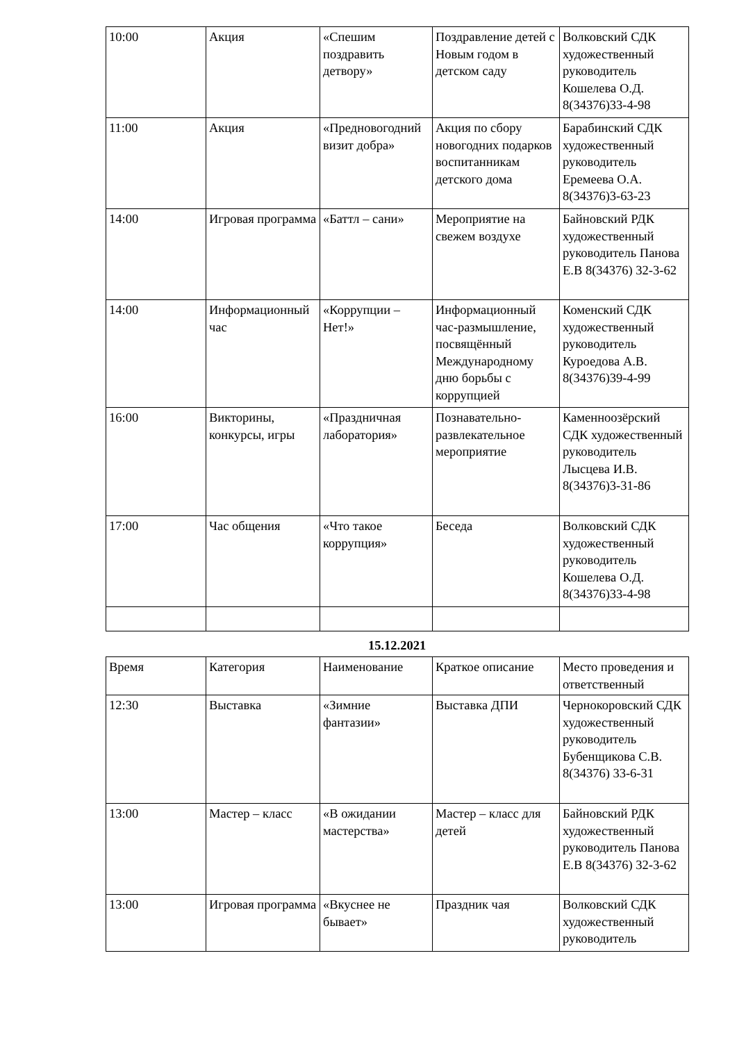| 10:00 | Акция | «Спешим поздравить детвору» | Поздравление детей с Новым годом в детском саду | Волковский СДК художественный руководитель Кошелева О.Д. 8(34376)33-4-98 |
| 11:00 | Акция | «Предновогодний визит добра» | Акция по сбору новогодних подарков воспитанникам детского дома | Барабинский СДК художественный руководитель Еремеева О.А. 8(34376)3-63-23 |
| 14:00 | Игровая программа | «Баттл – сани» | Мероприятие на свежем воздухе | Байновский РДК художественный руководитель Панова Е.В 8(34376) 32-3-62 |
| 14:00 | Информационный час | «Коррупции – Нет!» | Информационный час-размышление, посвящённый Международному дню борьбы с коррупцией | Коменский СДК художественный руководитель Куроедова А.В. 8(34376)39-4-99 |
| 16:00 | Викторины, конкурсы, игры | «Праздничная лаборатория» | Познавательно-развлекательное мероприятие | Каменноозёрский СДК художественный руководитель Лысцева И.В. 8(34376)3-31-86 |
| 17:00 | Час общения | «Что такое коррупция» | Беседа | Волковский СДК художественный руководитель Кошелева О.Д. 8(34376)33-4-98 |
15.12.2021
| Время | Категория | Наименование | Краткое описание | Место проведения и ответственный |
| 12:30 | Выставка | «Зимние фантазии» | Выставка ДПИ | Чернокоровский СДК художественный руководитель Бубенщикова С.В. 8(34376) 33-6-31 |
| 13:00 | Мастер – класс | «В ожидании мастерства» | Мастер – класс для детей | Байновский РДК художественный руководитель Панова Е.В 8(34376) 32-3-62 |
| 13:00 | Игровая программа | «Вкуснее не бывает» | Праздник чая | Волковский СДК художественный руководитель |